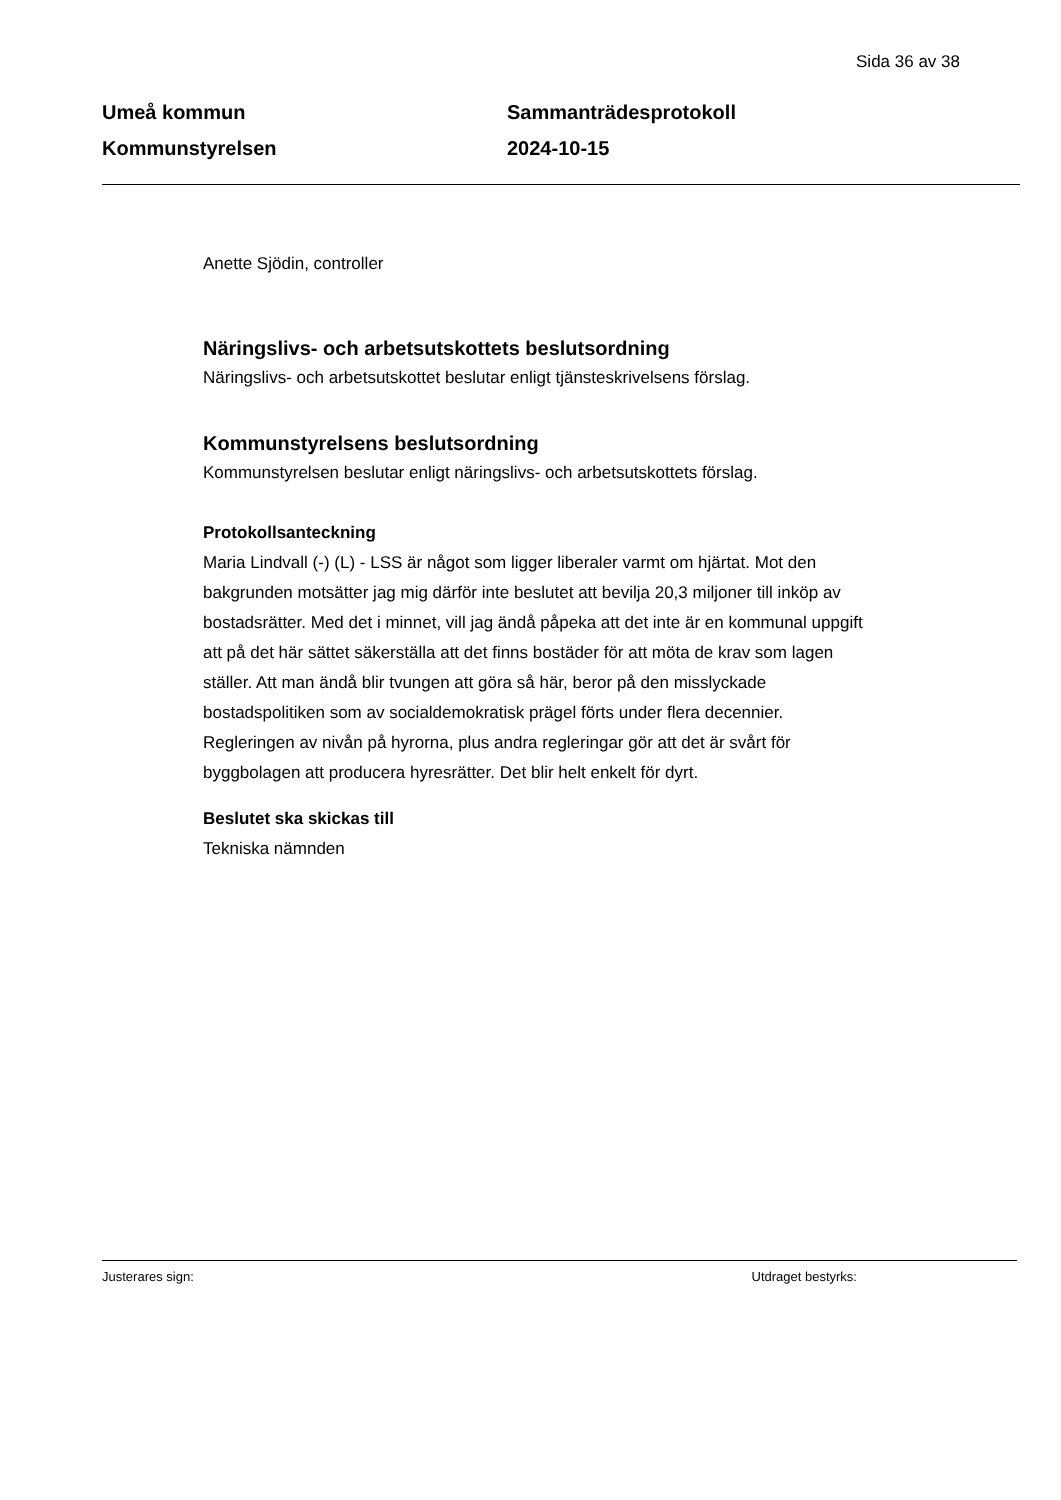Sida 36 av 38
Umeå kommun
Kommunstyrelsen
Sammanträdesprotokoll
2024-10-15
Anette Sjödin, controller
Näringslivs- och arbetsutskottets beslutsordning
Näringslivs- och arbetsutskottet beslutar enligt tjänsteskrivelsens förslag.
Kommunstyrelsens beslutsordning
Kommunstyrelsen beslutar enligt näringslivs- och arbetsutskottets förslag.
Protokollsanteckning
Maria Lindvall (-) (L) - LSS är något som ligger liberaler varmt om hjärtat. Mot den bakgrunden motsätter jag mig därför inte beslutet att bevilja 20,3 miljoner till inköp av bostadsrätter. Med det i minnet, vill jag ändå påpeka att det inte är en kommunal uppgift att på det här sättet säkerställa att det finns bostäder för att möta de krav som lagen ställer. Att man ändå blir tvungen att göra så här, beror på den misslyckade bostadspolitiken som av socialdemokratisk prägel förts under flera decennier. Regleringen av nivån på hyrorna, plus andra regleringar gör att det är svårt för byggbolagen att producera hyresrätter. Det blir helt enkelt för dyrt.
Beslutet ska skickas till
Tekniska nämnden
Justerares sign: Utdraget bestyrks: